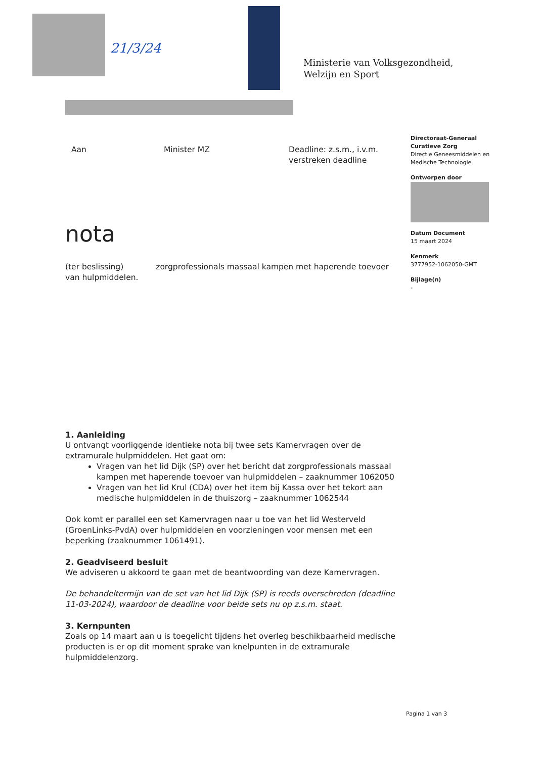21/3/24
Ministerie van Volksgezondheid,
Welzijn en Sport
Directoraat-Generaal
Curatieve Zorg
Directie Geneesmiddelen en
Medische Technologie
Ontworpen door
Datum Document
15 maart 2024
Kenmerk
3777952-1062050-GMT
Bijlage(n)
-
Aan Minister MZ Deadline: z.s.m., i.v.m.
verstreken deadline
nota
(ter beslissing) zorgprofessionals massaal kampen met haperende toevoer van hulpmiddelen.
1. Aanleiding
U ontvangt voorliggende identieke nota bij twee sets Kamervragen over de extramurale hulpmiddelen. Het gaat om:
Vragen van het lid Dijk (SP) over het bericht dat zorgprofessionals massaal kampen met haperende toevoer van hulpmiddelen – zaaknummer 1062050
Vragen van het lid Krul (CDA) over het item bij Kassa over het tekort aan medische hulpmiddelen in de thuiszorg – zaaknummer 1062544
Ook komt er parallel een set Kamervragen naar u toe van het lid Westerveld (GroenLinks-PvdA) over hulpmiddelen en voorzieningen voor mensen met een beperking (zaaknummer 1061491).
2. Geadviseerd besluit
We adviseren u akkoord te gaan met de beantwoording van deze Kamervragen.
De behandeltermijn van de set van het lid Dijk (SP) is reeds overschreden (deadline 11-03-2024), waardoor de deadline voor beide sets nu op z.s.m. staat.
3. Kernpunten
Zoals op 14 maart aan u is toegelicht tijdens het overleg beschikbaarheid medische producten is er op dit moment sprake van knelpunten in de extramurale hulpmiddelenzorg.
Pagina 1 van 3